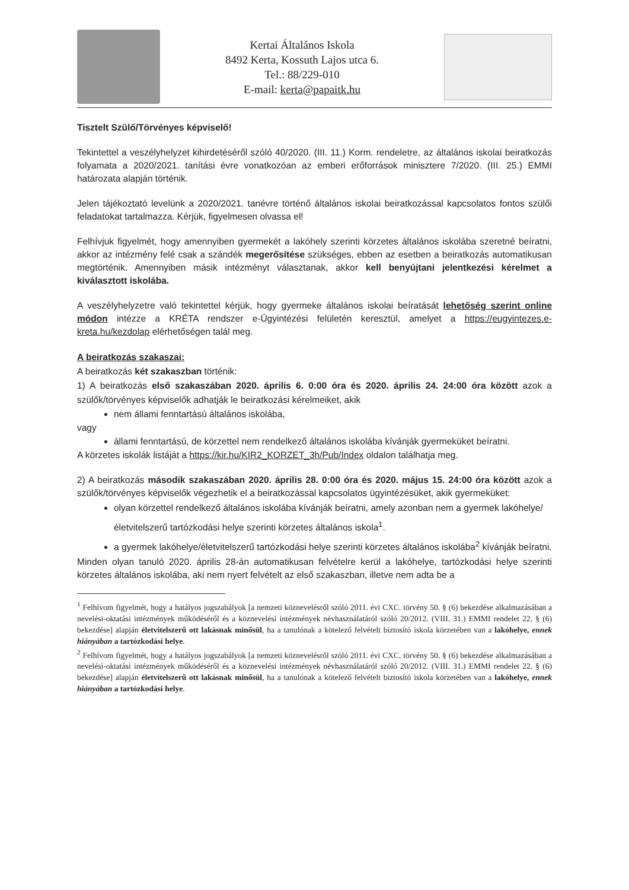Kertai Általános Iskola
8492 Kerta, Kossuth Lajos utca 6.
Tel.: 88/229-010
E-mail: kerta@papaitk.hu
Tisztelt Szülő/Törvényes képviselő!
Tekintettel a veszélyhelyzet kihirdetéséről szóló 40/2020. (III. 11.) Korm. rendeletre, az általános iskolai beiratkozás folyamata a 2020/2021. tanítási évre vonatkozóan az emberi erőforrások minisztere 7/2020. (III. 25.) EMMI határozata alapján történik.
Jelen tájékoztató levelünk a 2020/2021. tanévre történő általános iskolai beiratkozással kapcsolatos fontos szülői feladatokat tartalmazza. Kérjük, figyelmesen olvassa el!
Felhívjuk figyelmét, hogy amennyiben gyermekét a lakóhely szerinti körzetes általános iskolába szeretné beíratni, akkor az intézmény felé csak a szándék megerősítése szükséges, ebben az esetben a beiratkozás automatikusan megtörténik. Amennyiben másik intézményt választanak, akkor kell benyújtani jelentkezési kérelmet a kiválasztott iskolába.
A veszélyhelyzetre való tekintettel kérjük, hogy gyermeke általános iskolai beíratását lehetőség szerint online módon intézze a KRÉTA rendszer e-Ügyintézési felületén keresztül, amelyet a https://eugyintezes.e-kreta.hu/kezdolap elérhetőségen talál meg.
A beiratkozás szakaszai:
A beiratkozás két szakaszban történik:
1) A beiratkozás első szakaszában 2020. április 6. 0:00 óra és 2020. április 24. 24:00 óra között azok a szülők/törvényes képviselők adhatják le beiratkozási kérelmeiket, akik
nem állami fenntartású általános iskolába,
vagy
állami fenntartású, de körzettel nem rendelkező általános iskolába kívánják gyermeküket beíratni.
A körzetes iskolák listáját a https://kir.hu/KIR2_KORZET_3h/Pub/Index oldalon találhatja meg.
2) A beiratkozás második szakaszában 2020. április 28. 0:00 óra és 2020. május 15. 24:00 óra között azok a szülők/törvényes képviselők végezhetik el a beiratkozással kapcsolatos ügyintézésüket, akik gyermeküket:
olyan körzettel rendelkező általános iskolába kívánják beíratni, amely azonban nem a gyermek lakóhelye/életvitelszerű tartózkodási helye szerinti körzetes általános iskola<sup>1</sup>.
a gyermek lakóhelye/életvitelszerű tartózkodási helye szerinti körzetes általános iskolába<sup>2</sup> kívánják beíratni.
Minden olyan tanuló 2020. április 28-án automatikusan felvételre kerül a lakóhelye, tartózkodási helye szerinti körzetes általános iskolába, aki nem nyert felvételt az első szakaszban, illetve nem adta be a
<sup>1</sup> Felhívom figyelmét, hogy a hatályos jogszabályok [a nemzeti köznevelésről szóló 2011. évi CXC. törvény 50. § (6) bekezdése alkalmazásában a nevelési-oktatási intézmények működéséről és a köznevelési intézmények névhasználatáról szóló 20/2012. (VIII. 31.) EMMI rendelet 22. § (6) bekezdése] alapján életvitelszerű ott lakásnak minősül, ha a tanulónak a kötelező felvételt biztosító iskola körzetében van a lakóhelye, ennek hiányában a tartózkodási helye.
<sup>2</sup> Felhívom figyelmét, hogy a hatályos jogszabályok [a nemzeti köznevelésről szóló 2011. évi CXC. törvény 50. § (6) bekezdése alkalmazásában a nevelési-oktatási intézmények működéséről és a köznevelési intézmények névhasználatáról szóló 20/2012. (VIII. 31.) EMMI rendelet 22. § (6) bekezdése] alapján életvitelszerű ott lakásnak minősül, ha a tanulónak a kötelező felvételt biztosító iskola körzetében van a lakóhelye, ennek hiányában a tartózkodási helye.